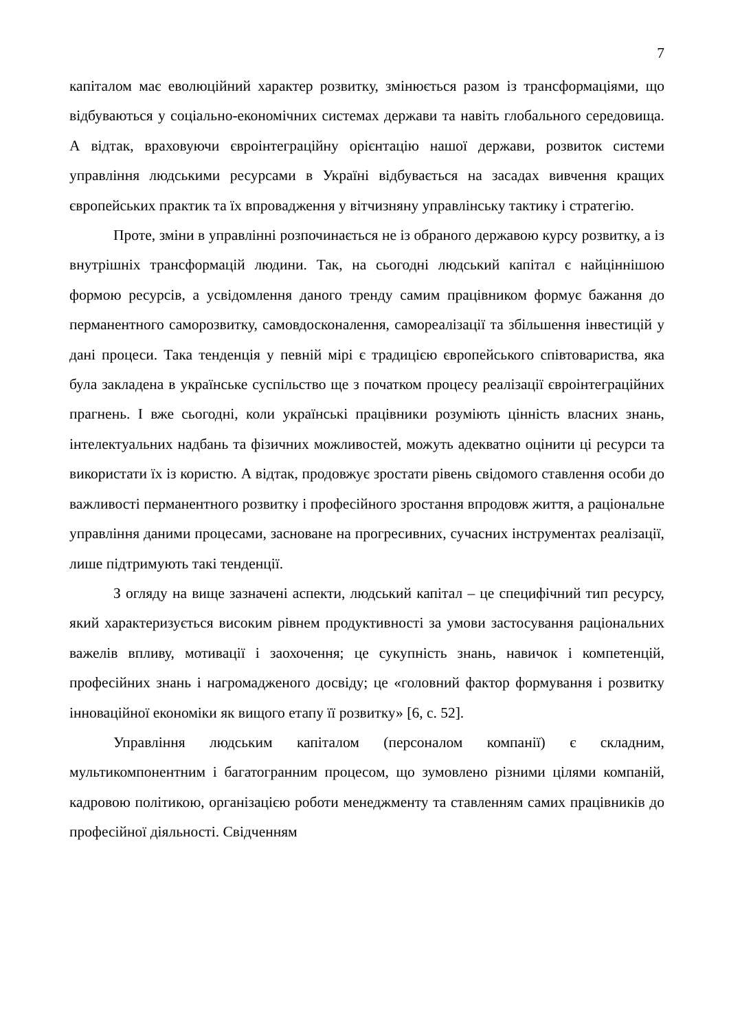7
капіталом має еволюційний характер розвитку, змінюється разом із трансформаціями, що відбуваються у соціально-економічних системах держави та навіть глобального середовища. А відтак, враховуючи євроінтеграційну орієнтацію нашої держави, розвиток системи управління людськими ресурсами в Україні відбувається на засадах вивчення кращих європейських практик та їх впровадження у вітчизняну управлінську тактику і стратегію.
Проте, зміни в управлінні розпочинається не із обраного державою курсу розвитку, а із внутрішніх трансформацій людини. Так, на сьогодні людський капітал є найціннішою формою ресурсів, а усвідомлення даного тренду самим працівником формує бажання до перманентного саморозвитку, самовдосконалення, самореалізації та збільшення інвестицій у дані процеси. Така тенденція у певній мірі є традицією європейського співтовариства, яка була закладена в українське суспільство ще з початком процесу реалізації євроінтеграційних прагнень. І вже сьогодні, коли українські працівники розуміють цінність власних знань, інтелектуальних надбань та фізичних можливостей, можуть адекватно оцінити ці ресурси та використати їх із користю. А відтак, продовжує зростати рівень свідомого ставлення особи до важливості перманентного розвитку і професійного зростання впродовж життя, а раціональне управління даними процесами, засноване на прогресивних, сучасних інструментах реалізації, лише підтримують такі тенденції.
З огляду на вище зазначені аспекти, людський капітал – це специфічний тип ресурсу, який характеризується високим рівнем продуктивності за умови застосування раціональних важелів впливу, мотивації і заохочення; це сукупність знань, навичок і компетенцій, професійних знань і нагромадженого досвіду; це «головний фактор формування і розвитку інноваційної економіки як вищого етапу її розвитку» [6, с. 52].
Управління людським капіталом (персоналом компанії) є складним, мультикомпонентним і багатогранним процесом, що зумовлено різними цілями компаній, кадровою політикою, організацією роботи менеджменту та ставленням самих працівників до професійної діяльності. Свідченням